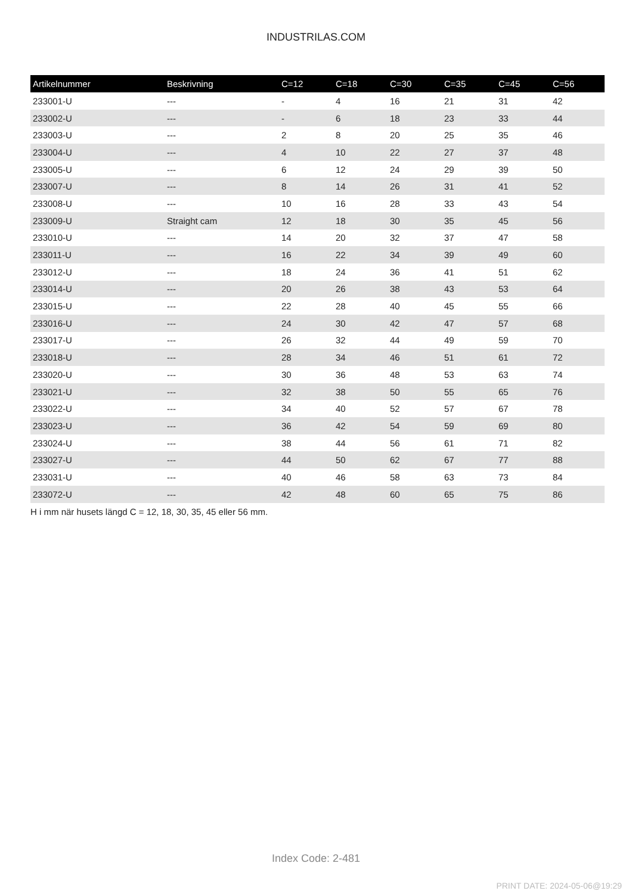INDUSTRILAS.COM
| Artikelnummer | Beskrivning | C=12 | C=18 | C=30 | C=35 | C=45 | C=56 |
| --- | --- | --- | --- | --- | --- | --- | --- |
| 233001-U | --- | - | 4 | 16 | 21 | 31 | 42 |
| 233002-U | --- | - | 6 | 18 | 23 | 33 | 44 |
| 233003-U | --- | 2 | 8 | 20 | 25 | 35 | 46 |
| 233004-U | --- | 4 | 10 | 22 | 27 | 37 | 48 |
| 233005-U | --- | 6 | 12 | 24 | 29 | 39 | 50 |
| 233007-U | --- | 8 | 14 | 26 | 31 | 41 | 52 |
| 233008-U | --- | 10 | 16 | 28 | 33 | 43 | 54 |
| 233009-U | Straight cam | 12 | 18 | 30 | 35 | 45 | 56 |
| 233010-U | --- | 14 | 20 | 32 | 37 | 47 | 58 |
| 233011-U | --- | 16 | 22 | 34 | 39 | 49 | 60 |
| 233012-U | --- | 18 | 24 | 36 | 41 | 51 | 62 |
| 233014-U | --- | 20 | 26 | 38 | 43 | 53 | 64 |
| 233015-U | --- | 22 | 28 | 40 | 45 | 55 | 66 |
| 233016-U | --- | 24 | 30 | 42 | 47 | 57 | 68 |
| 233017-U | --- | 26 | 32 | 44 | 49 | 59 | 70 |
| 233018-U | --- | 28 | 34 | 46 | 51 | 61 | 72 |
| 233020-U | --- | 30 | 36 | 48 | 53 | 63 | 74 |
| 233021-U | --- | 32 | 38 | 50 | 55 | 65 | 76 |
| 233022-U | --- | 34 | 40 | 52 | 57 | 67 | 78 |
| 233023-U | --- | 36 | 42 | 54 | 59 | 69 | 80 |
| 233024-U | --- | 38 | 44 | 56 | 61 | 71 | 82 |
| 233027-U | --- | 44 | 50 | 62 | 67 | 77 | 88 |
| 233031-U | --- | 40 | 46 | 58 | 63 | 73 | 84 |
| 233072-U | --- | 42 | 48 | 60 | 65 | 75 | 86 |
H i mm när husets längd C = 12, 18, 30, 35, 45 eller 56 mm.
Index Code: 2-481
PRINT DATE: 2024-05-06@19:29